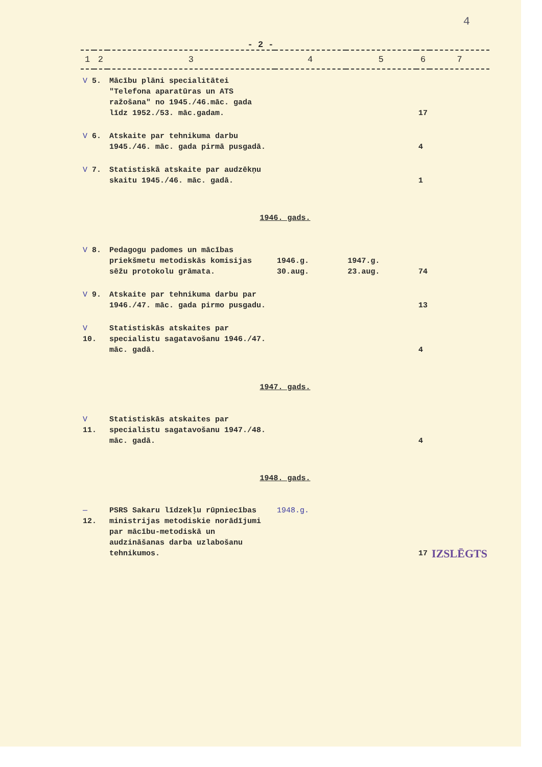4
- 2 -
| 1 | 2 | 3 | 4 | 5 | 6 | 7 |
| --- | --- | --- | --- | --- | --- | --- |
| V 5. | | Mācību plāni specialitātei "Telefona aparatūras un ATS ražošana" no 1945./46.māc. gada līdz 1952./53. māc.gadam. | | | 17 | |
| V 6. | | Atskaite par tehnikuma darbu 1945./46. māc. gada pirmā pusgadā. | | | 4 | |
| V 7. | | Statistiskā atskaite par audzēkņu skaitu 1945./46. māc. gadā. | | | 1 | |
| 1946. gads. | | | | | | |
| V 8. | | Pedagogu padomes un mācības priekšmetu metodiskās komisijas sēžu protokolu grāmata. | 1946.g. 30.aug. | 1947.g. 23.aug. | 74 | |
| V 9. | | Atskaite par tehnikuma darbu par 1946./47. māc. gada pirmo pusgadu. | | | 13 | |
| V 10. | | Statistiskās atskaites par specialistu sagatavošanu 1946./47. māc. gadā. | | | 4 | |
| 1947. gads. | | | | | | |
| V 11. | | Statistiskās atskaites par specialistu sagatavošanu 1947./48. māc. gadā. | | | 4 | |
| 1948. gads. | | | | | | |
| — 12. | | PSRS Sakaru līdzekļu rūpniecības ministrijas metodiskie norādījumi par mācību-metodiskā un audzināšanas darba uzlabošanu tehnikumos. | 1948.g. | | 17 | IZSLĒGTS |